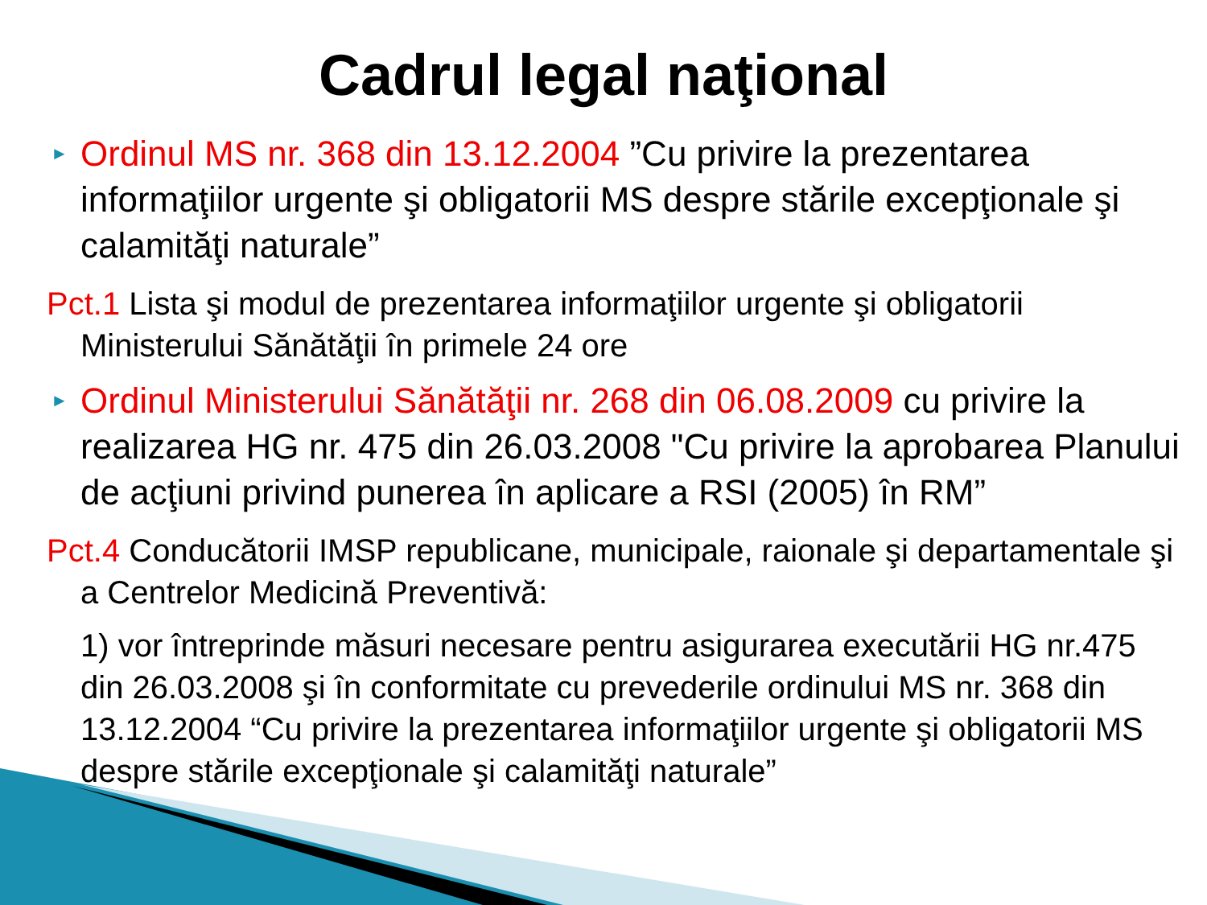Cadrul legal naţional
► Ordinul MS nr. 368 din 13.12.2004 ”Cu privire la prezentarea informaţiilor urgente şi obligatorii MS despre stările excepţionale şi calamităţi naturale”
Pct.1 Lista şi modul de prezentarea informaţiilor urgente şi obligatorii Ministerului Sănătăţii în primele 24 ore
► Ordinul Ministerului Sănătăţii nr. 268 din 06.08.2009 cu privire la realizarea HG nr. 475 din 26.03.2008 "Cu privire la aprobarea Planului de acţiuni privind punerea în aplicare a RSI (2005) în RM”
Pct.4 Conducătorii IMSP republicane, municipale, raionale şi departamentale şi a Centrelor Medicină Preventivă:
1) vor întreprinde măsuri necesare pentru asigurarea executării HG nr.475 din 26.03.2008 şi în conformitate cu prevederile ordinului MS nr. 368 din 13.12.2004 “Cu privire la prezentarea informaţiilor urgente şi obligatorii MS despre stările excepţionale şi calamităţi naturale”